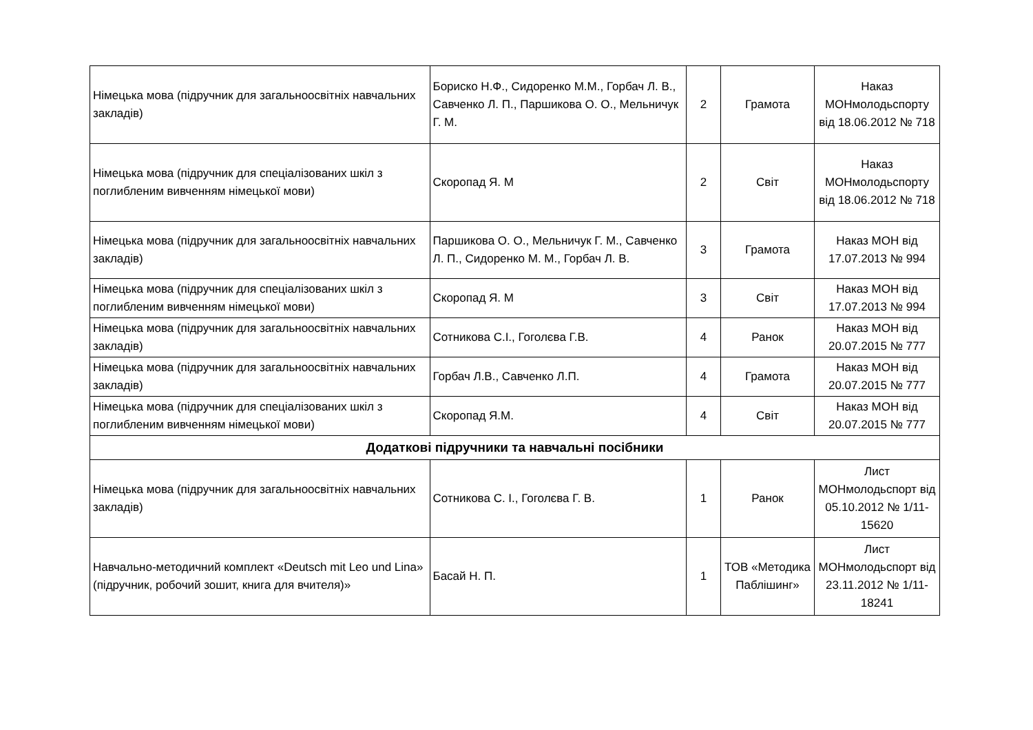| Німецька мова (підручник для загальноосвітніх навчальних закладів) | Бориско Н.Ф., Сидоренко М.М., Горбач Л. В., Савченко Л. П., Паршикова О. О., Мельничук Г. М. | 2 | Грамота | Наказ МОНмолодьспорту від 18.06.2012 № 718 |
| Німецька мова (підручник для спеціалізованих шкіл з поглибленим вивченням німецької мови) | Скоропад Я. М | 2 | Світ | Наказ МОНмолодьспорту від 18.06.2012 № 718 |
| Німецька мова (підручник для загальноосвітніх навчальних закладів) | Паршикова О. О., Мельничук Г. М., Савченко Л. П., Сидоренко М. М., Горбач Л. В. | 3 | Грамота | Наказ МОН від 17.07.2013 № 994 |
| Німецька мова (підручник для спеціалізованих шкіл з поглибленим вивченням німецької мови) | Скоропад Я. М | 3 | Світ | Наказ МОН від 17.07.2013 № 994 |
| Німецька мова (підручник для загальноосвітніх навчальних закладів) | Сотникова С.І., Гоголєва Г.В. | 4 | Ранок | Наказ МОН від 20.07.2015 № 777 |
| Німецька мова (підручник для загальноосвітніх навчальних закладів) | Горбач Л.В., Савченко Л.П. | 4 | Грамота | Наказ МОН від 20.07.2015 № 777 |
| Німецька мова (підручник для спеціалізованих шкіл з поглибленим вивченням німецької мови) | Скоропад Я.М. | 4 | Світ | Наказ МОН від 20.07.2015 № 777 |
| Додаткові підручники та навчальні посібники | | | | |
| Німецька мова (підручник для загальноосвітніх навчальних закладів) | Сотникова С. І., Гоголєва Г. В. | 1 | Ранок | Лист МОНмолодьспорт від 05.10.2012 № 1/11-15620 |
| Навчально-методичний комплект «Deutsch mit Leo und Lina» (підручник, робочий зошит, книга для вчителя)» | Басай Н. П. | 1 | ТОВ «Методика Паблішинг» | Лист МОНмолодьспорт від 23.11.2012 № 1/11-18241 |